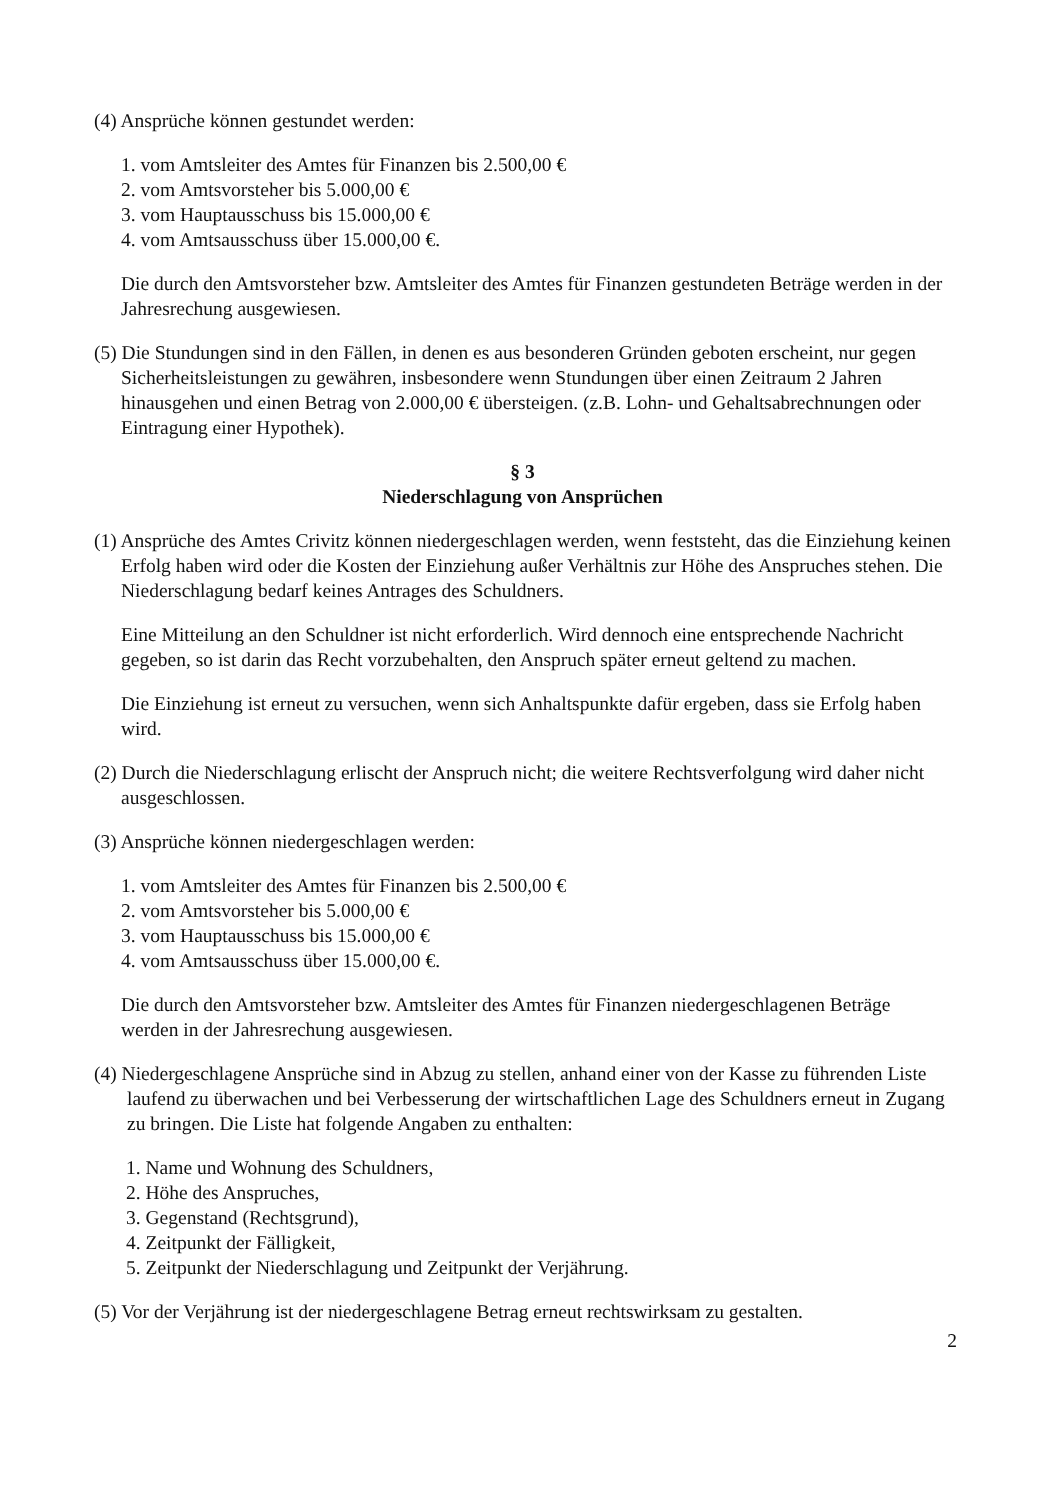(4) Ansprüche können gestundet werden:
1. vom Amtsleiter des Amtes für Finanzen bis 2.500,00 €
2. vom Amtsvorsteher bis 5.000,00 €
3. vom Hauptausschuss bis 15.000,00 €
4. vom Amtsausschuss über 15.000,00 €.
Die durch den Amtsvorsteher bzw. Amtsleiter des Amtes für Finanzen gestundeten Beträge werden in der Jahresrechung ausgewiesen.
(5) Die Stundungen sind in den Fällen, in denen es aus besonderen Gründen geboten erscheint, nur gegen Sicherheitsleistungen zu gewähren, insbesondere wenn Stundungen über einen Zeitraum 2 Jahren hinausgehen und einen Betrag von 2.000,00 € übersteigen. (z.B. Lohn- und Gehaltsabrechnungen oder Eintragung einer Hypothek).
§ 3
Niederschlagung von Ansprüchen
(1) Ansprüche des Amtes Crivitz können niedergeschlagen werden, wenn feststeht, das die Einziehung keinen Erfolg haben wird oder die Kosten der Einziehung außer Verhältnis zur Höhe des Anspruches stehen. Die Niederschlagung bedarf keines Antrages des Schuldners.
Eine Mitteilung an den Schuldner ist nicht erforderlich. Wird dennoch eine entsprechende Nachricht gegeben, so ist darin das Recht vorzubehalten, den Anspruch später erneut geltend zu machen.
Die Einziehung ist erneut zu versuchen, wenn sich Anhaltspunkte dafür ergeben, dass sie Erfolg haben wird.
(2) Durch die Niederschlagung erlischt der Anspruch nicht; die weitere Rechtsverfolgung wird daher nicht ausgeschlossen.
(3) Ansprüche können niedergeschlagen werden:
1. vom Amtsleiter des Amtes für Finanzen bis 2.500,00 €
2. vom Amtsvorsteher bis 5.000,00 €
3. vom Hauptausschuss bis 15.000,00 €
4. vom Amtsausschuss über 15.000,00 €.
Die durch den Amtsvorsteher bzw. Amtsleiter des Amtes für Finanzen niedergeschlagenen Beträge werden in der Jahresrechung ausgewiesen.
(4) Niedergeschlagene Ansprüche sind in Abzug zu stellen, anhand einer von der Kasse zu führenden Liste laufend zu überwachen und bei Verbesserung der wirtschaftlichen Lage des Schuldners erneut in Zugang zu bringen. Die Liste hat folgende Angaben zu enthalten:
1. Name und Wohnung des Schuldners,
2. Höhe des Anspruches,
3. Gegenstand (Rechtsgrund),
4. Zeitpunkt der Fälligkeit,
5. Zeitpunkt der Niederschlagung und Zeitpunkt der Verjährung.
(5) Vor der Verjährung ist der niedergeschlagene Betrag erneut rechtswirksam zu gestalten.
2